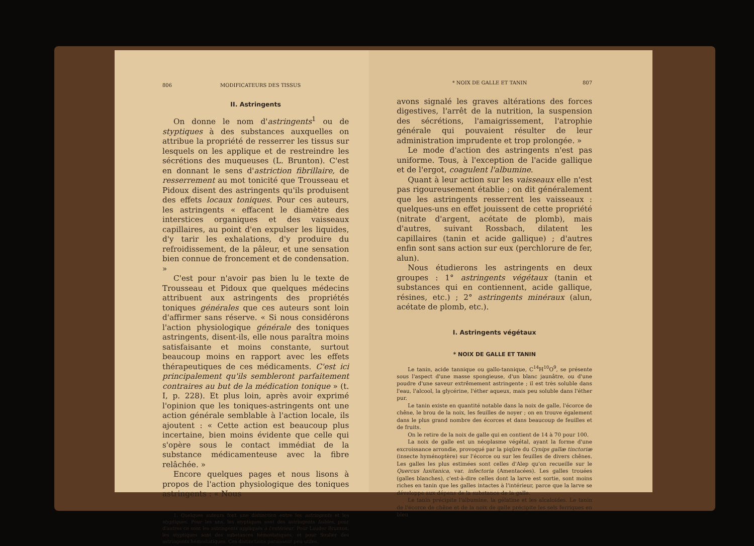806 MODIFICATEURS DES TISSUS
II. Astringents
On donne le nom d'astringents<sup>1</sup> ou de styptiques à des substances auxquelles on attribue la propriété de resserrer les tissus sur lesquels on les applique et de restreindre les sécrétions des muqueuses (L. Brunton). C'est en donnant le sens d'astriction fibrillaire, de resserrement au mot tonicité que Trousseau et Pidoux disent des astringents qu'ils produisent des effets locaux toniques. Pour ces auteurs, les astringents « effacent le diamètre des interstices organiques et des vaisseaux capillaires, au point d'en expulser les liquides, d'y tarir les exhalations, d'y produire du refroidissement, de la pâleur, et une sensation bien connue de froncement et de condensation. »
C'est pour n'avoir pas bien lu le texte de Trousseau et Pidoux que quelques médecins attribuent aux astringents des propriétés toniques générales que ces auteurs sont loin d'affirmer sans réserve. « Si nous considérons l'action physiologique générale des toniques astringents, disent-ils, elle nous paraîtra moins satisfaisante et moins constante, surtout beaucoup moins en rapport avec les effets thérapeutiques de ces médicaments. C'est ici principalement qu'ils sembleront parfaitement contraires au but de la médication tonique » (t. I, p. 228). Et plus loin, après avoir exprimé l'opinion que les toniques-astringents ont une action générale semblable à l'action locale, ils ajoutent : « Cette action est beaucoup plus incertaine, bien moins évidente que celle qui s'opère sous le contact immédiat de la substance médicamenteuse avec la fibre relâchée. »
Encore quelques pages et nous lisons à propos de l'action physiologique des toniques astringents : « Nous
1. Quelques auteurs font une distinction entre les astringents et les styptiques. Pour les uns, les styptiques sont des astringents faibles, pour d'autres ce sont les astringents appliqués à l'extérieur. Pour Lauder Brunton, les styptiques sont des substances hémostatiques, et pour Soulier des astringents hémostatiques. Ces distinctions paraissent peu utiles.
* NOIX DE GALLE ET TANIN 807
avons signalé les graves altérations des forces digestives, l'arrêt de la nutrition, la suspension des sécrétions, l'amaigrissement, l'atrophie générale qui pouvaient résulter de leur administration imprudente et trop prolongée. »
Le mode d'action des astringents n'est pas uniforme. Tous, à l'exception de l'acide gallique et de l'ergot, coagulent l'albumine.
Quant à leur action sur les vaisseaux elle n'est pas rigoureusement établie ; on dit généralement que les astringents resserrent les vaisseaux : quelques-uns en effet jouissent de cette propriété (nitrate d'argent, acétate de plomb), mais d'autres, suivant Rossbach, dilatent les capillaires (tanin et acide gallique) ; d'autres enfin sont sans action sur eux (perchlorure de fer, alun).
Nous étudierons les astringents en deux groupes : 1° astringents végétaux (tanin et substances qui en contiennent, acide gallique, résines, etc.) ; 2° astringents minéraux (alun, acétate de plomb, etc.).
I. Astringents végétaux
* NOIX DE GALLE ET TANIN
Le tanin, acide tannique ou gallo-tannique, C<sup>14</sup>H<sup>10</sup>O<sup>9</sup>, se présente sous l'aspect d'une masse spongieuse, d'un blanc jaunâtre, ou d'une poudre d'une saveur extrêmement astringente ; il est très soluble dans l'eau, l'alcool, la glycérine, l'éther aqueux, mais peu soluble dans l'éther pur.
Le tanin existe en quantité notable dans la noix de galle, l'écorce de chêne, le brou de la noix, les feuilles de noyer ; on en trouve également dans le plus grand nombre des écorces et dans beaucoup de feuilles et de fruits.
On le retire de la noix de galle qui en contient de 14 à 70 pour 100.
La noix de galle est un néoplasme végétal, ayant la forme d'une excroissance arrondie, provoqué par la piqûre du Cynips gallæ tinctoriæ (insecte hyménoptère) sur l'écorce ou sur les feuilles de divers chênes. Les galles les plus estimées sont celles d'Alep qu'on recueille sur le Quercus lusitanica, var. infectoria (Amentacées). Les galles trouées (galles blanches), c'est-à-dire celles dont la larve est sortie, sont moins riches en tanin que les galles intactes à l'intérieur, parce que la larve se développe aux dépens de la substance de la galle.
Le tanin précipite l'albumine, la gélatine et les alcaloïdes. Le tanin de l'écorce de chêne et de la noix de galle précipite les sels ferriques en bleu